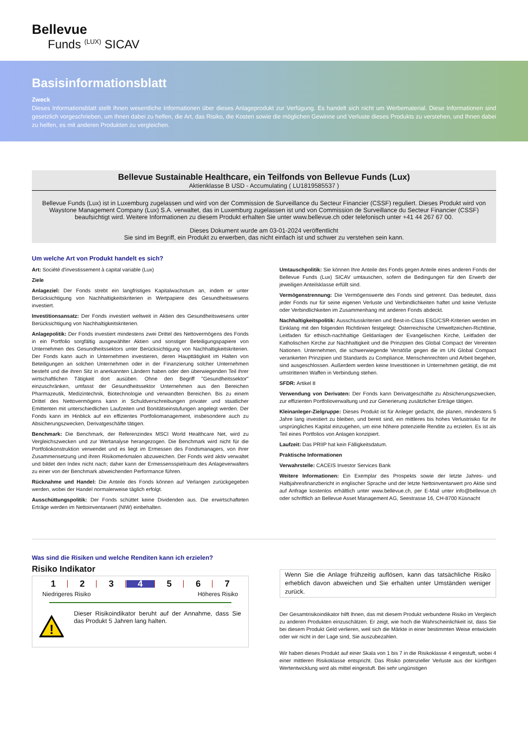Bellevue
Funds <sup>(LUX)</sup> SICAV
Basisinformationsblatt
Zweck
Dieses Informationsblatt stellt Ihnen wesentliche Informationen über dieses Anlageprodukt zur Verfügung. Es handelt sich nicht um Werbematerial. Diese Informationen sind gesetzlich vorgeschrieben, um Ihnen dabei zu helfen, die Art, das Risiko, die Kosten sowie die möglichen Gewinne und Verluste dieses Produkts zu verstehen, und Ihnen dabei zu helfen, es mit anderen Produkten zu vergleichen.
Bellevue Sustainable Healthcare, ein Teilfonds von Bellevue Funds (Lux)
Aktienklasse B USD - Accumulating ( LU1819585537 )
Bellevue Funds (Lux) ist in Luxemburg zugelassen und wird von der Commission de Surveillance du Secteur Financier (CSSF) reguliert. Dieses Produkt wird von Waystone Management Company (Lux) S.A. verwaltet, das in Luxemburg zugelassen ist und von Commission de Surveillance du Secteur Financier (CSSF) beaufsichtigt wird. Weitere Informationen zu diesem Produkt erhalten Sie unter www.bellevue.ch oder telefonisch unter +41 44 267 67 00.
Dieses Dokument wurde am 03-01-2024 veröffentlicht
Sie sind im Begriff, ein Produkt zu erwerben, das nicht einfach ist und schwer zu verstehen sein kann.
Um welche Art von Produkt handelt es sich?
Art: Société d'investissement à capital variable (Lux)
Ziele
Anlageziel: Der Fonds strebt ein langfristiges Kapitalwachstum an, indem er unter Berücksichtigung von Nachhaltigkeitskriterien in Wertpapiere des Gesundheitswesens investiert.
Investitionsansatz: Der Fonds investiert weltweit in Aktien des Gesundheitswesens unter Berücksichtigung von Nachhaltigkeitskriterien.
Anlagepolitik: Der Fonds investiert mindestens zwei Drittel des Nettovermögens des Fonds in ein Portfolio sorgfältig ausgewählter Aktien und sonstiger Beteiligungspapiere von Unternehmen des Gesundheitssektors unter Berücksichtigung von Nachhaltigkeitskriterien. Der Fonds kann auch in Unternehmen investieren, deren Haupttätigkeit im Halten von Beteiligungen an solchen Unternehmen oder in der Finanzierung solcher Unternehmen besteht und die ihren Sitz in anerkannten Ländern haben oder den überwiegenden Teil ihrer wirtschaftlichen Tätigkeit dort ausüben. Ohne den Begriff "Gesundheitssektor" einzuschränken, umfasst der Gesundheitssektor Unternehmen aus den Bereichen Pharmazeutik, Medizintechnik, Biotechnologie und verwandten Bereichen. Bis zu einem Drittel des Nettovermögens kann in Schuldverschreibungen privater und staatlicher Emittenten mit unterschiedlichen Laufzeiten und Bonitätseinstufungen angelegt werden. Der Fonds kann im Hinblick auf ein effizientes Portfoliomanagement, insbesondere auch zu Absicherungszwecken, Derivatgeschäfte tätigen.
Benchmark: Die Benchmark, der Referenzindex MSCI World Healthcare Net, wird zu Vergleichszwecken und zur Wertanalyse herangezogen. Die Benchmark wird nicht für die Portfoliokonstruktion verwendet und es liegt im Ermessen des Fondsmanagers, von ihrer Zusammensetzung und ihren Risikomerkmalen abzuweichen. Der Fonds wird aktiv verwaltet und bildet den Index nicht nach; daher kann der Ermessensspielraum des Anlageverwalters zu einer von der Benchmark abweichenden Performance führen.
Rücknahme und Handel: Die Anteile des Fonds können auf Verlangen zurückgegeben werden, wobei der Handel normalerweise täglich erfolgt.
Ausschüttungspolitik: Der Fonds schüttet keine Dividenden aus. Die erwirtschafteten Erträge werden im Nettoinventarwert (NIW) einbehalten.
Umtauschpolitik: Sie können Ihre Anteile des Fonds gegen Anteile eines anderen Fonds der Bellevue Funds (Lux) SICAV umtauschen, sofern die Bedingungen für den Erwerb der jeweiligen Anteilsklasse erfüllt sind.
Vermögenstrennung: Die Vermögenswerte des Fonds sind getrennt. Das bedeutet, dass jeder Fonds nur für seine eigenen Verluste und Verbindlichkeiten haftet und keine Verluste oder Verbindlichkeiten im Zusammenhang mit anderen Fonds abdeckt.
Nachhaltigkeitspolitik: Ausschlusskriterien und Best-in-Class ESG/CSR-Kriterien werden im Einklang mit den folgenden Richtlinien festgelegt: Österreichische Umweltzeichen-Richtlinie, Leitfaden für ethisch-nachhaltige Geldanlagen der Evangelischen Kirche, Leitfaden der Katholischen Kirche zur Nachhaltigkeit und die Prinzipien des Global Compact der Vereinten Nationen. Unternehmen, die schwerwiegende Verstöße gegen die im UN Global Compact verankerten Prinzipien und Standards zu Compliance, Menschenrechten und Arbeit begehen, sind ausgeschlossen. Außerdem werden keine Investitionen in Unternehmen getätigt, die mit umstrittenen Waffen in Verbindung stehen.
SFDR: Artikel 8
Verwendung von Derivaten: Der Fonds kann Derivatgeschäfte zu Absicherungszwecken, zur effizienten Portfolioverwaltung und zur Generierung zusätzlicher Erträge tätigen.
Kleinanleger-Zielgruppe: Dieses Produkt ist für Anleger gedacht, die planen, mindestens 5 Jahre lang investiert zu bleiben, und bereit sind, ein mittleres bis hohes Verlustrisiko für ihr ursprüngliches Kapital einzugehen, um eine höhere potenzielle Rendite zu erzielen. Es ist als Teil eines Portfolios von Anlagen konzipiert.
Laufzeit: Das PRIIP hat kein Fälligkeitsdatum.
Praktische Informationen
Verwahrstelle: CACEIS Investor Services Bank
Weitere Informationen: Ein Exemplar des Prospekts sowie der letzte Jahres- und Halbjahresfinanzbericht in englischer Sprache und der letzte Nettoinventarwert pro Aktie sind auf Anfrage kostenlos erhältlich unter www.bellevue.ch, per E-Mail unter info@bellevue.ch oder schriftlich an Bellevue Asset Management AG, Seestrasse 16, CH-8700 Küsnacht
Was sind die Risiken und welche Renditen kann ich erzielen?
Risiko Indikator
1 2 3 4 5 6 7
Niedrigeres Risiko Höheres Risiko
!
Dieser Risikoindikator beruht auf der Annahme, dass Sie das Produkt 5 Jahren lang halten.
Wenn Sie die Anlage frühzeitig auflösen, kann das tatsächliche Risiko erheblich davon abweichen und Sie erhalten unter Umständen weniger zurück.
Der Gesamtrisikoindikator hilft Ihnen, das mit diesem Produkt verbundene Risiko im Vergleich zu anderen Produkten einzuschätzen. Er zeigt, wie hoch die Wahrscheinlichkeit ist, dass Sie bei diesem Produkt Geld verlieren, weil sich die Märkte in einer bestimmten Weise entwickeln oder wir nicht in der Lage sind, Sie auszubezahlen.
Wir haben dieses Produkt auf einer Skala von 1 bis 7 in die Risikoklasse 4 eingestuft, wobei 4 einer mittleren Risikoklasse entspricht. Das Risiko potenzieller Verluste aus der künftigen Wertentwicklung wird als mittel eingestuft. Bei sehr ungünstigen